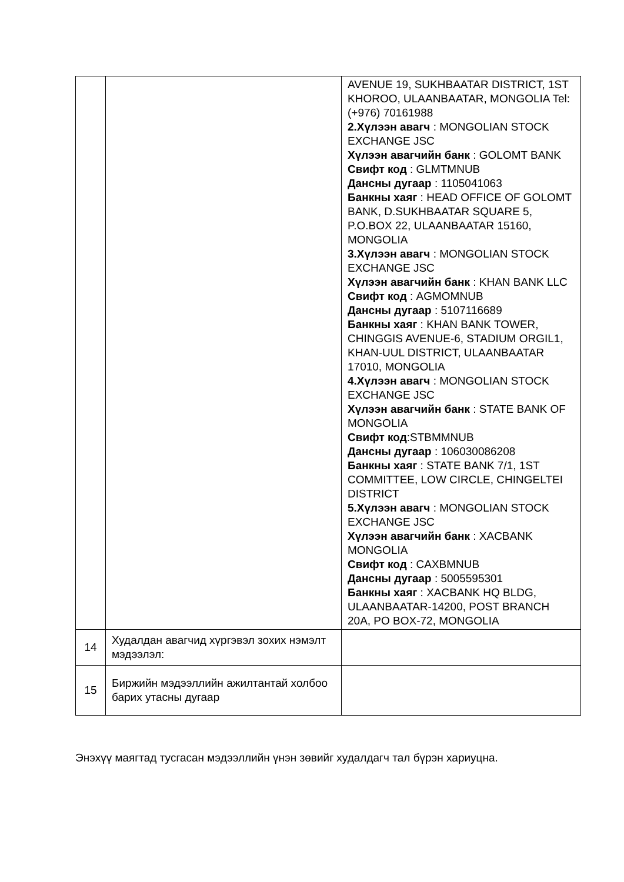| | | AVENUE 19, SUKHBAATAR DISTRICT, 1ST KHOROO, ULAANBAATAR, MONGOLIA Tel: (+976) 70161988 2.Хүлээн авагч : MONGOLIAN STOCK EXCHANGE JSC Хүлээн авагчийн банк : GOLOMT BANK Свифт код : GLMTMNUB Дансны дугаар : 1105041063 Банкны хаяг : HEAD OFFICE OF GOLOMT BANK, D.SUKHBAATAR SQUARE 5, P.O.BOX 22, ULAANBAATAR 15160, MONGOLIA 3.Хүлээн авагч : MONGOLIAN STOCK EXCHANGE JSC Хүлээн авагчийн банк : KHAN BANK LLC Свифт код : AGMOMNUB Дансны дугаар : 5107116689 Банкны хаяг : KHAN BANK TOWER, CHINGGIS AVENUE-6, STADIUM ORGIL1, KHAN-UUL DISTRICT, ULAANBAATAR 17010, MONGOLIA 4.Хүлээн авагч : MONGOLIAN STOCK EXCHANGE JSC Хүлээн авагчийн банк : STATE BANK OF MONGOLIA Свифт код :STBMMNUB Дансны дугаар : 106030086208 Банкны хаяг : STATE BANK 7/1, 1ST COMMITTEE, LOW CIRCLE, CHINGELTEI DISTRICT 5.Хүлээн авагч : MONGOLIAN STOCK EXCHANGE JSC Хүлээн авагчийн банк : XACBANK MONGOLIA Свифт код : CAXBMNUB Дансны дугаар : 5005595301 Банкны хаяг : XACBANK HQ BLDG, ULAANBAATAR-14200, POST BRANCH 20A, PO BOX-72, MONGOLIA |
| 14 | Худалдан авагчид хүргэвэл зохих нэмэлт мэдээлэл: | |
| 15 | Биржийн мэдээллийн ажилтантай холбоо барих утасны дугаар | |
Энэхүү маягтад тусгасан мэдээллийн үнэн зөвийг худалдагч тал бүрэн хариуцна.